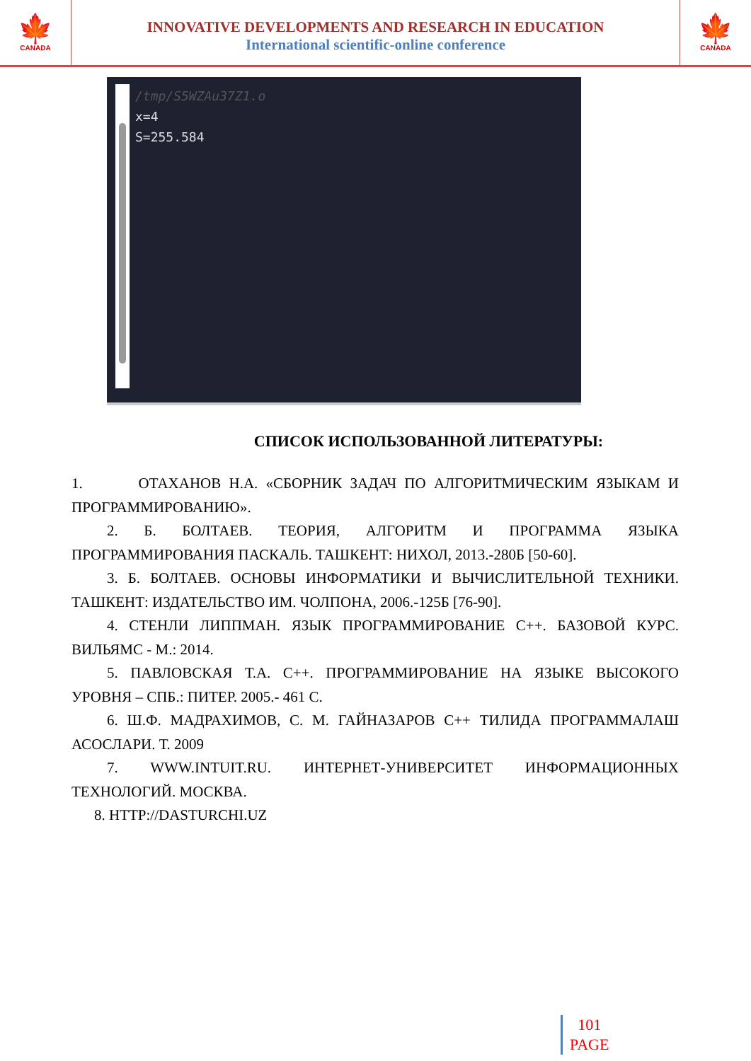🍁
CANADA
INNOVATIVE DEVELOPMENTS AND RESEARCH IN EDUCATION
International scientific-online conference
🍁
CANADA
/tmp/S5WZAu37Z1.o
x=4
S=255.584
СПИСОК ИСПОЛЬЗОВАННОЙ ЛИТЕРАТУРЫ:
1. ОТАХАНОВ Н.А. «СБОРНИК ЗАДАЧ ПО АЛГОРИТМИЧЕСКИМ ЯЗЫКАМ И ПРОГРАММИРОВАНИЮ».
2. Б. БОЛТАЕВ. ТЕОРИЯ, АЛГОРИТМ И ПРОГРАММА ЯЗЫКА ПРОГРАММИРОВАНИЯ ПАСКАЛЬ. ТАШКЕНТ: НИХОЛ, 2013.-280Б [50-60].
3. Б. БОЛТАЕВ. ОСНОВЫ ИНФОРМАТИКИ И ВЫЧИСЛИТЕЛЬНОЙ ТЕХНИКИ. ТАШКЕНТ: ИЗДАТЕЛЬСТВО ИМ. ЧОЛПОНА, 2006.-125Б [76-90].
4. СТЕНЛИ ЛИППМАН. ЯЗЫК ПРОГРАММИРОВАНИЕ C++. БАЗОВОЙ КУРС. ВИЛЬЯМС - М.: 2014.
5. ПАВЛОВСКАЯ Т.А. C++. ПРОГРАММИРОВАНИЕ НА ЯЗЫКЕ ВЫСОКОГО УРОВНЯ – СПБ.: ПИТЕР. 2005.- 461 С.
6. Ш.Ф. МАДРАХИМОВ, С. М. ГАЙНАЗАРОВ C++ ТИЛИДА ПРОГРАММАЛАШ АСОСЛАРИ. Т. 2009
7. WWW.INTUIT.RU. ИНТЕРНЕТ-УНИВЕРСИТЕТ ИНФОРМАЦИОННЫХ ТЕХНОЛОГИЙ. МОСКВА.
8. HTTP://DASTURCHI.UZ
101
PAGE